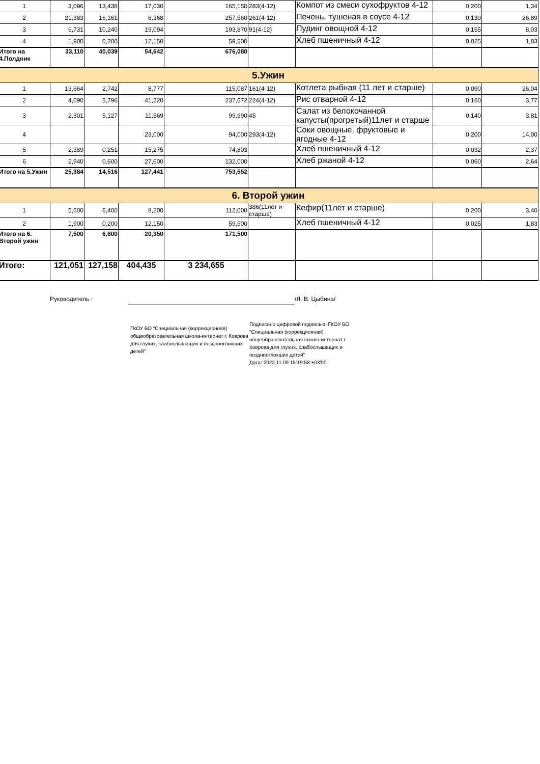| 1 | 3,096 | 13,438 | 17,030 | 165,150 | 283(4-12) | Компот из смеси сухофруктов 4-12 | 0,200 | 1,34 |
| 2 | 21,383 | 16,161 | 6,368 | 257,560 | 261(4-12) | Печень, тушеная в соусе 4-12 | 0,130 | 26,89 |
| 3 | 6,731 | 10,240 | 19,094 | 193,870 | 91(4-12) | Пудинг овощной 4-12 | 0,155 | 8,03 |
| 4 | 1,900 | 0,200 | 12,150 | 59,500 | | Хлеб пшеничный 4-12 | 0,025 | 1,83 |
| Итого на 4.Полдник | 33,110 | 40,039 | 54,642 | 676,080 | | | | |
| 5.Ужин | | | | | | | | |
| 1 | 13,664 | 2,742 | 8,777 | 115,087 | 161(4-12) | Котлета рыбная (11 лет и старше) | 0,090 | 26,04 |
| 2 | 4,090 | 5,796 | 41,220 | 237,672 | 224(4-12) | Рис отварной 4-12 | 0,160 | 3,77 |
| 3 | 2,301 | 5,127 | 11,569 | 99,990 | 45 | Салат из белокочанной капусты(прогретый)11лет и старше | 0,140 | 3,81 |
| 4 | | | 23,000 | 94,000 | 293(4-12) | Соки овощные, фруктовые и ягодные 4-12 | 0,200 | 14,00 |
| 5 | 2,389 | 0,251 | 15,275 | 74,803 | | Хлеб пшеничный 4-12 | 0,032 | 2,37 |
| 6 | 2,940 | 0,600 | 27,600 | 132,000 | | Хлеб ржаной 4-12 | 0,060 | 2,64 |
| Итого на 5.Ужин | 25,384 | 14,516 | 127,441 | 753,552 | | | | |
| 6. Второй ужин | | | | | | | | |
| 1 | 5,600 | 6,400 | 8,200 | 112,000 | 386(11лет и старше) | Кефир(11лет и старше) | 0,200 | 3,40 |
| 2 | 1,900 | 0,200 | 12,150 | 59,500 | | Хлеб пшеничный 4-12 | 0,025 | 1,83 |
| Итого на 6. Второй ужин | 7,500 | 6,600 | 20,350 | 171,500 | | | | |
| Итого: | 121,051 | 127,158 | 404,435 | 3 234,655 | | | | |
Руководитель : /Л. В. Цыбина/
ГКОУ ВО "Специальная (коррекционная) общеобразовательная школа-интернат г. Коврова для глухих, слабослышащих и позднооглохших детей"
Подписано цифровой подписью: ГКОУ ВО "Специальная (коррекционная) общеобразовательная школа-интернат г. Коврова для глухих, слабослышащих и позднооглохших детей"
Дата: 2022.11.09 15:19:58 +03'00'